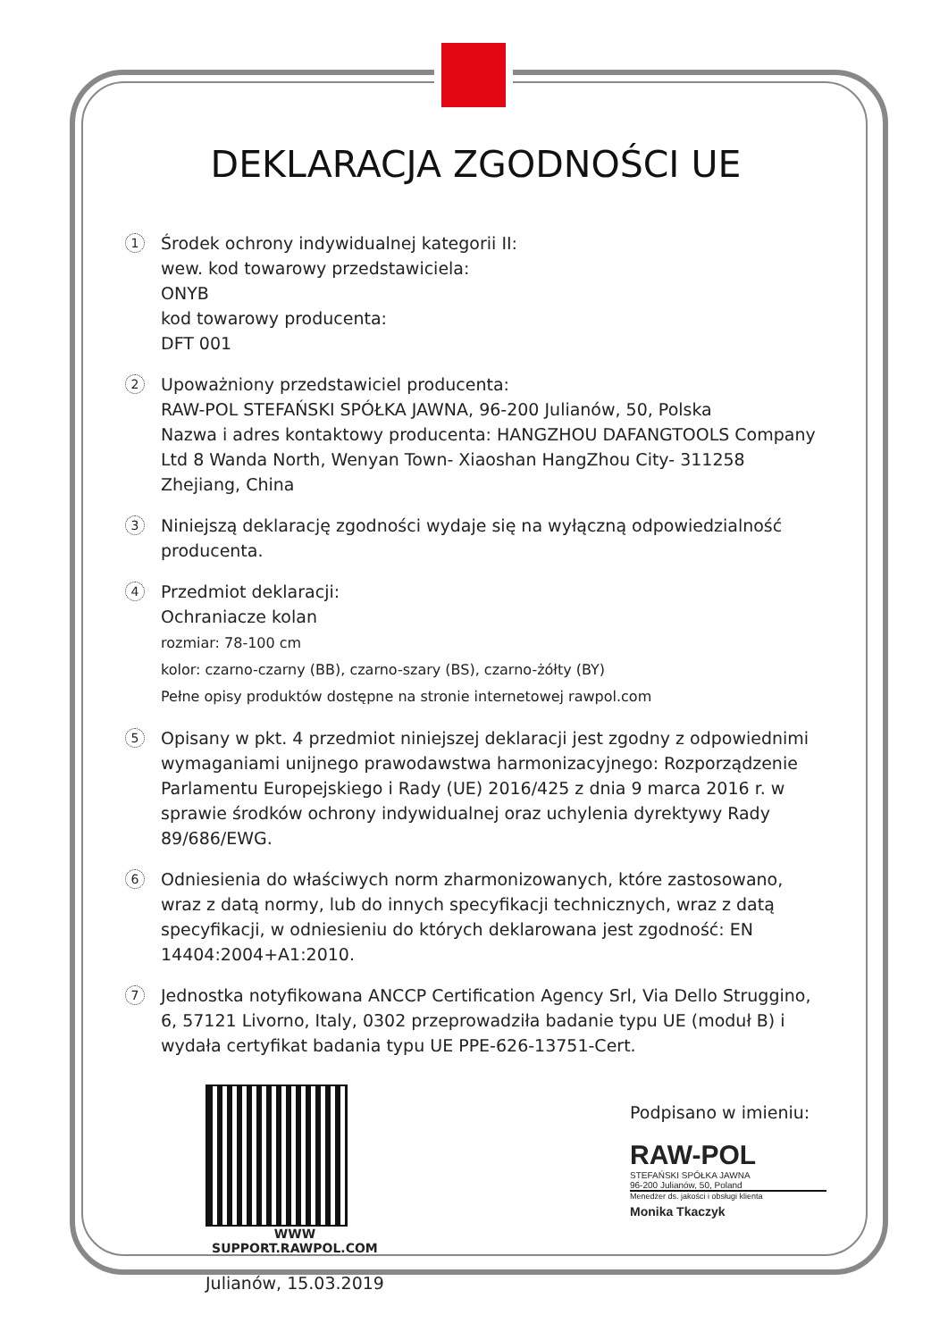DEKLARACJA ZGODNOŚCI UE
1
Środek ochrony indywidualnej kategorii II:
wew. kod towarowy przedstawiciela:
ONYB
kod towarowy producenta:
DFT 001
2
Upoważniony przedstawiciel producenta:
RAW-POL STEFAŃSKI SPÓŁKA JAWNA, 96-200 Julianów, 50, Polska
Nazwa i adres kontaktowy producenta: HANGZHOU DAFANGTOOLS Company Ltd 8 Wanda North, Wenyan Town- Xiaoshan HangZhou City- 311258 Zhejiang, China
3
Niniejszą deklarację zgodności wydaje się na wyłączną odpowiedzialność producenta.
4
Przedmiot deklaracji:
Ochraniacze kolan
rozmiar: 78-100 cm
kolor: czarno-czarny (BB), czarno-szary (BS), czarno-żółty (BY)
Pełne opisy produktów dostępne na stronie internetowej rawpol.com
5
Opisany w pkt. 4 przedmiot niniejszej deklaracji jest zgodny z odpowiednimi wymaganiami unijnego prawodawstwa harmonizacyjnego: Rozporządzenie Parlamentu Europejskiego i Rady (UE) 2016/425 z dnia 9 marca 2016 r. w sprawie środków ochrony indywidualnej oraz uchylenia dyrektywy Rady 89/686/EWG.
6
Odniesienia do właściwych norm zharmonizowanych, które zastosowano, wraz z datą normy, lub do innych specyfikacji technicznych, wraz z datą specyfikacji, w odniesieniu do których deklarowana jest zgodność: EN 14404:2004+A1:2010.
7
Jednostka notyfikowana ANCCP Certification Agency Srl, Via Dello Struggino, 6, 57121 Livorno, Italy, 0302 przeprowadziła badanie typu UE (moduł B) i wydała certyfikat badania typu UE PPE-626-13751-Cert.
WWW
SUPPORT.RAWPOL.COM
Julianów, 15.03.2019
Podpisano w imieniu:
RAW-POL
STEFAŃSKI SPÓŁKA JAWNA
96-200 Julianów, 50, Poland
Menedżer ds. jakości i obsługi klienta
Monika Tkaczyk